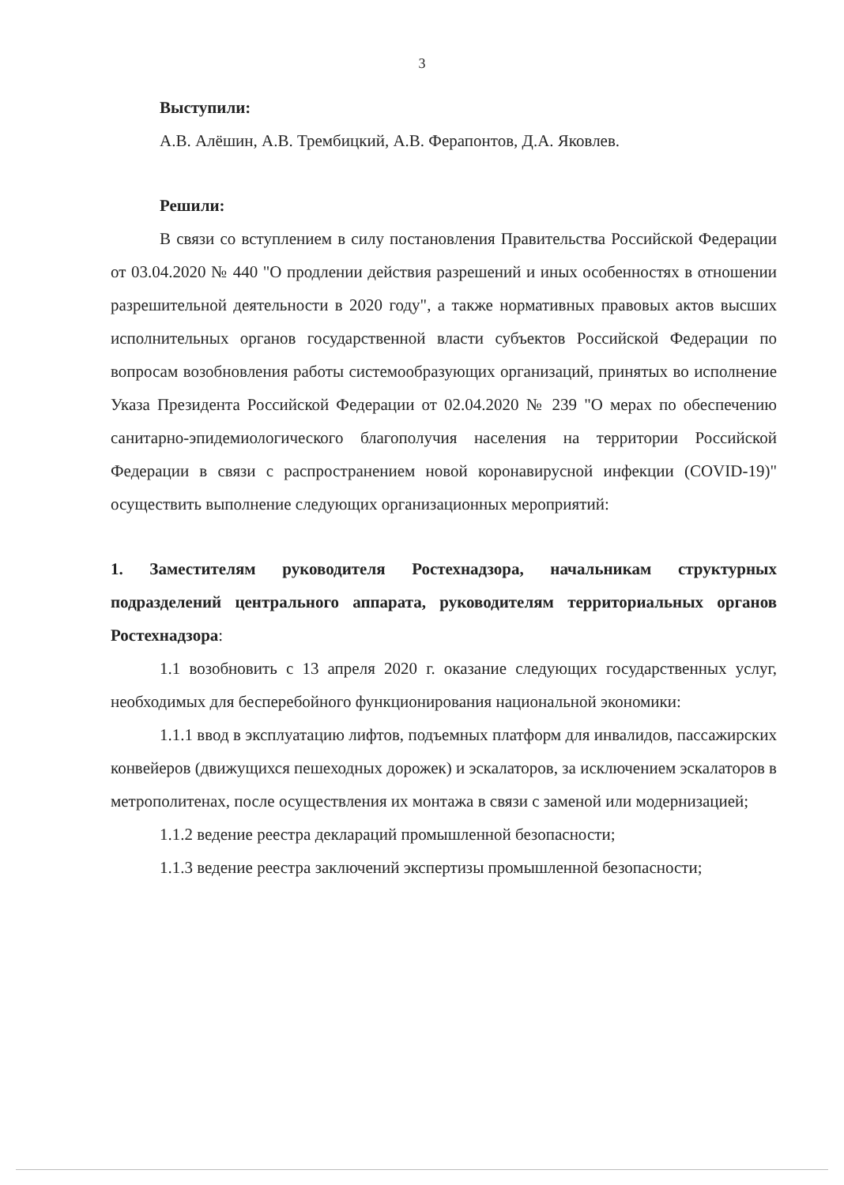3
Выступили:
А.В. Алёшин, А.В. Трембицкий, А.В. Ферапонтов, Д.А. Яковлев.
Решили:
В связи со вступлением в силу постановления Правительства Российской Федерации от 03.04.2020 № 440 "О продлении действия разрешений и иных особенностях в отношении разрешительной деятельности в 2020 году", а также нормативных правовых актов высших исполнительных органов государственной власти субъектов Российской Федерации по вопросам возобновления работы системообразующих организаций, принятых во исполнение Указа Президента Российской Федерации от 02.04.2020 № 239 "О мерах по обеспечению санитарно-эпидемиологического благополучия населения на территории Российской Федерации в связи с распространением новой коронавирусной инфекции (COVID-19)" осуществить выполнение следующих организационных мероприятий:
1. Заместителям руководителя Ростехнадзора, начальникам структурных подразделений центрального аппарата, руководителям территориальных органов Ростехнадзора:
1.1 возобновить с 13 апреля 2020 г. оказание следующих государственных услуг, необходимых для бесперебойного функционирования национальной экономики:
1.1.1 ввод в эксплуатацию лифтов, подъемных платформ для инвалидов, пассажирских конвейеров (движущихся пешеходных дорожек) и эскалаторов, за исключением эскалаторов в метрополитенах, после осуществления их монтажа в связи с заменой или модернизацией;
1.1.2 ведение реестра деклараций промышленной безопасности;
1.1.3 ведение реестра заключений экспертизы промышленной безопасности;